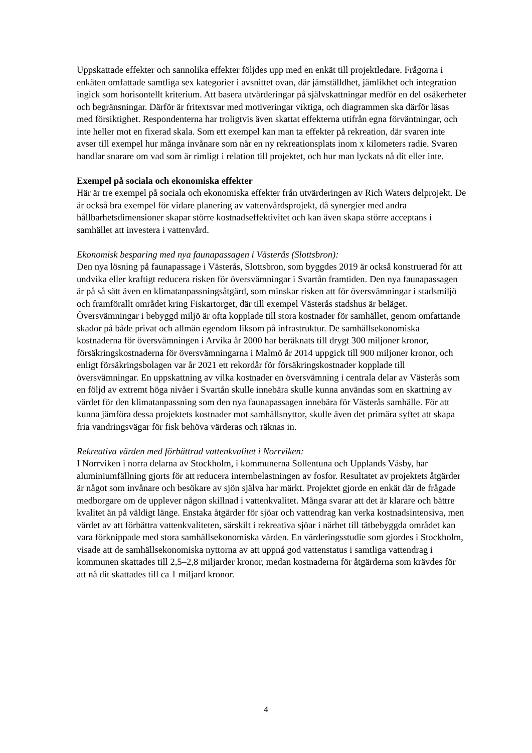Uppskattade effekter och sannolika effekter följdes upp med en enkät till projektledare. Frågorna i enkäten omfattade samtliga sex kategorier i avsnittet ovan, där jämställdhet, jämlikhet och integration ingick som horisontellt kriterium. Att basera utvärderingar på självskattningar medför en del osäkerheter och begränsningar. Därför är fritextsvar med motiveringar viktiga, och diagrammen ska därför läsas med försiktighet. Respondenterna har troligtvis även skattat effekterna utifrån egna förväntningar, och inte heller mot en fixerad skala. Som ett exempel kan man ta effekter på rekreation, där svaren inte avser till exempel hur många invånare som når en ny rekreationsplats inom x kilometers radie. Svaren handlar snarare om vad som är rimligt i relation till projektet, och hur man lyckats nå dit eller inte.
Exempel på sociala och ekonomiska effekter
Här är tre exempel på sociala och ekonomiska effekter från utvärderingen av Rich Waters delprojekt. De är också bra exempel för vidare planering av vattenvårdsprojekt, då synergier med andra hållbarhetsdimensioner skapar större kostnadseffektivitet och kan även skapa större acceptans i samhället att investera i vattenvård.
Ekonomisk besparing med nya faunapassagen i Västerås (Slottsbron):
Den nya lösning på faunapassage i Västerås, Slottsbron, som byggdes 2019 är också konstruerad för att undvika eller kraftigt reducera risken för översvämningar i Svartån framtiden. Den nya faunapassagen är på så sätt även en klimatanpassningsåtgärd, som minskar risken att för översvämningar i stadsmiljö och framförallt området kring Fiskartorget, där till exempel Västerås stadshus är beläget. Översvämningar i bebyggd miljö är ofta kopplade till stora kostnader för samhället, genom omfattande skador på både privat och allmän egendom liksom på infrastruktur. De samhällsekonomiska kostnaderna för översvämningen i Arvika år 2000 har beräknats till drygt 300 miljoner kronor, försäkringskostnaderna för översvämningarna i Malmö år 2014 uppgick till 900 miljoner kronor, och enligt försäkringsbolagen var år 2021 ett rekordår för försäkringskostnader kopplade till översvämningar. En uppskattning av vilka kostnader en översvämning i centrala delar av Västerås som en följd av extremt höga nivåer i Svartån skulle innebära skulle kunna användas som en skattning av värdet för den klimatanpassning som den nya faunapassagen innebära för Västerås samhälle. För att kunna jämföra dessa projektets kostnader mot samhällsnyttor, skulle även det primära syftet att skapa fria vandringsvägar för fisk behöva värderas och räknas in.
Rekreativa värden med förbättrad vattenkvalitet i Norrviken:
I Norrviken i norra delarna av Stockholm, i kommunerna Sollentuna och Upplands Väsby, har aluminiumfällning gjorts för att reducera internbelastningen av fosfor. Resultatet av projektets åtgärder är något som invånare och besökare av sjön själva har märkt. Projektet gjorde en enkät där de frågade medborgare om de upplever någon skillnad i vattenkvalitet. Många svarar att det är klarare och bättre kvalitet än på väldigt länge. Enstaka åtgärder för sjöar och vattendrag kan verka kostnadsintensiva, men värdet av att förbättra vattenkvaliteten, särskilt i rekreativa sjöar i närhet till tätbebyggda området kan vara förknippade med stora samhällsekonomiska värden. En värderingsstudie som gjordes i Stockholm, visade att de samhällsekonomiska nyttorna av att uppnå god vattenstatus i samtliga vattendrag i kommunen skattades till 2,5–2,8 miljarder kronor, medan kostnaderna för åtgärderna som krävdes för att nå dit skattades till ca 1 miljard kronor.
4